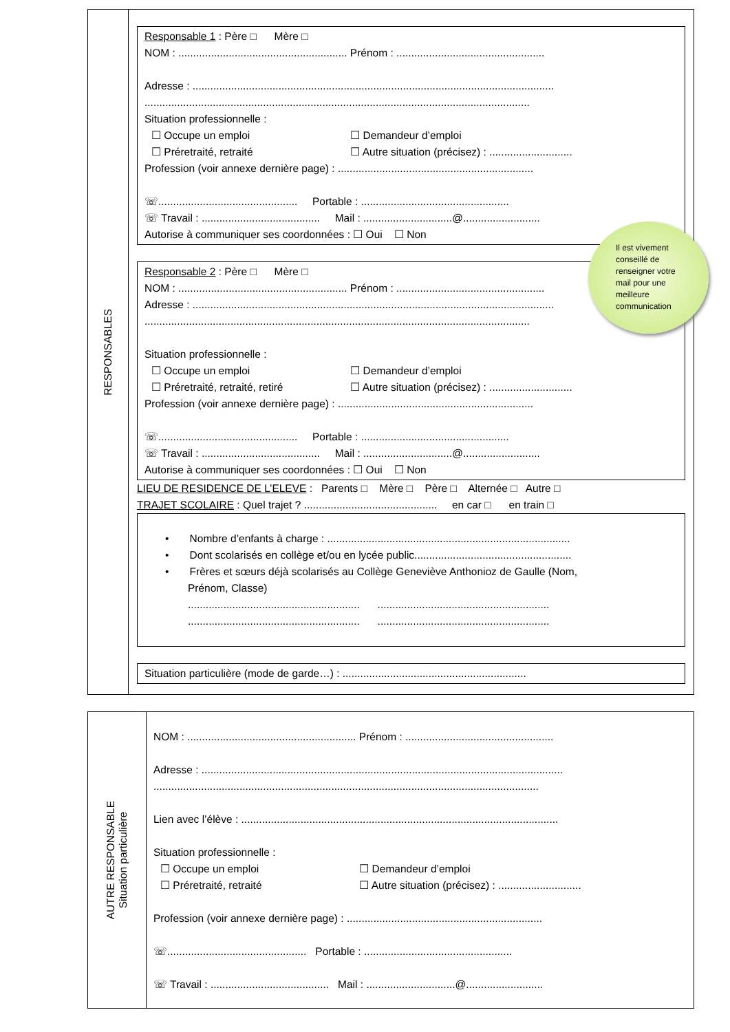RESPONSABLES
Responsable 1 : Père □ Mère □
NOM : ......................................................... Prénom : ..................................................
Adresse : ..........................................................................................................................
..................................................................................................................................
Situation professionnelle :
☐ Occupe un emploi ☐ Demandeur d’emploi
☐ Préretraité, retraité ☐ Autre situation (précisez) : ............................
Profession (voir annexe dernière page) : ..................................................................
☏............................................... Portable : ..................................................
☏ Travail : ........................................ Mail : ..............................@..........................
Autorise à communiquer ses coordonnées : ☐ Oui ☐ Non
Responsable 2 : Père □ Mère □
NOM : ......................................................... Prénom : ..................................................
Adresse : ..........................................................................................................................
..................................................................................................................................
Situation professionnelle :
☐ Occupe un emploi ☐ Demandeur d’emploi
☐ Préretraité, retraité, retiré ☐ Autre situation (précisez) : ............................
Profession (voir annexe dernière page) : ..................................................................
☏............................................... Portable : ..................................................
☏ Travail : ........................................ Mail : ..............................@..........................
Autorise à communiquer ses coordonnées : ☐ Oui ☐ Non
LIEU DE RESIDENCE DE L’ELEVE : Parents □ Mère □ Père □ Alternée □ Autre □
TRAJET SCOLAIRE : Quel trajet ? ............................................. en car □ en train □
• Nombre d’enfants à charge : ..................................................................................
• Dont scolarisés en collège et/ou en lycée public.....................................................
• Frères et sœurs déjà scolarisés au Collège Geneviève Anthonioz de Gaulle (Nom,
Prénom, Classe)
.......................................................... ..........................................................
.......................................................... ..........................................................
Situation particulière (mode de garde…) : ..............................................................
Il est vivement
conseillé de
renseigner votre
mail pour une
meilleure
communication
AUTRE RESPONSABLE
Situation particulière
NOM : ......................................................... Prénom : ..................................................
Adresse : ..........................................................................................................................
..................................................................................................................................
Lien avec l’élève : ...........................................................................................................
Situation professionnelle :
☐ Occupe un emploi ☐ Demandeur d’emploi
☐ Préretraité, retraité ☐ Autre situation (précisez) : ............................
Profession (voir annexe dernière page) : ..................................................................
☏............................................... Portable : ..................................................
☏ Travail : ........................................ Mail : ..............................@..........................